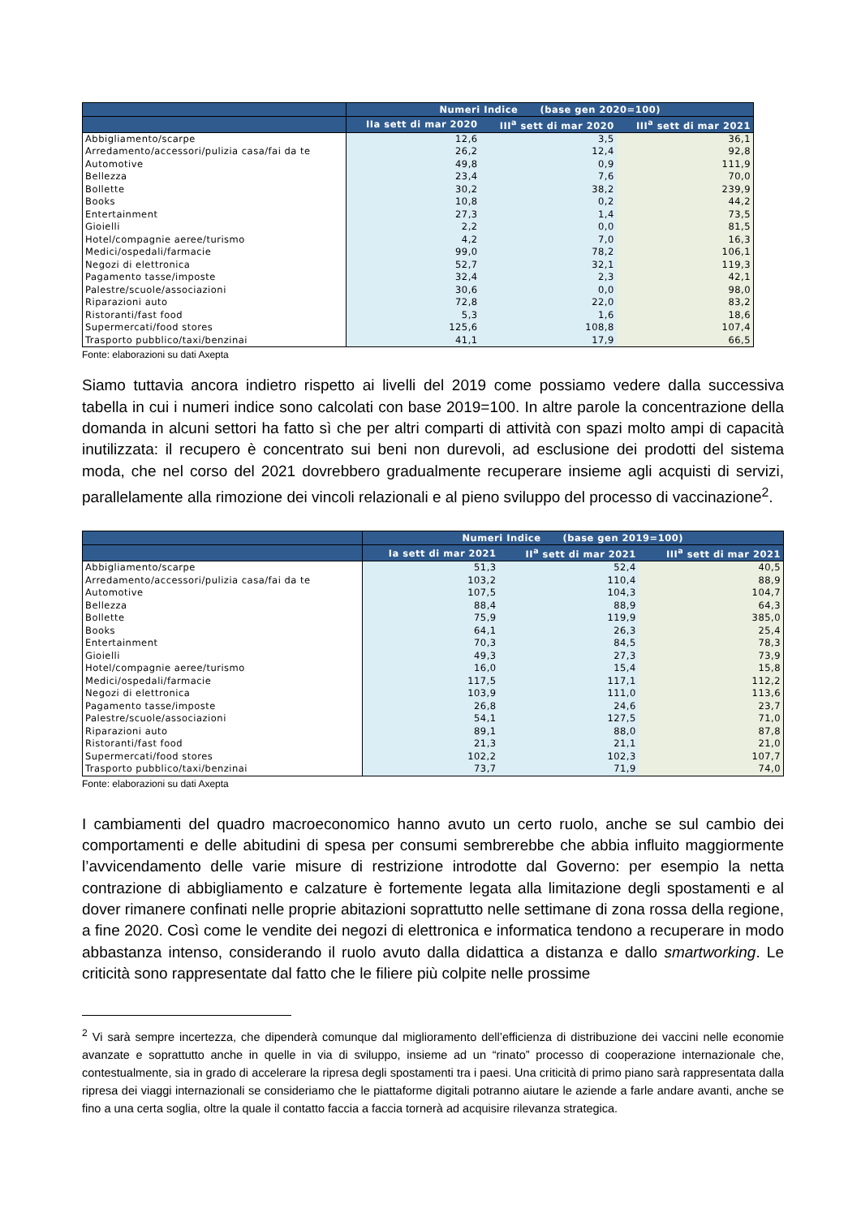| | Numeri Indice (base gen 2020=100) | | |
| --- | --- | --- | --- |
| | IIa sett di mar 2020 | III<sup>a</sup> sett di mar 2020 | III<sup>a</sup> sett di mar 2021 |
| Abbigliamento/scarpe | 12,6 | 3,5 | 36,1 |
| Arredamento/accessori/pulizia casa/fai da te | 26,2 | 12,4 | 92,8 |
| Automotive | 49,8 | 0,9 | 111,9 |
| Bellezza | 23,4 | 7,6 | 70,0 |
| Bollette | 30,2 | 38,2 | 239,9 |
| Books | 10,8 | 0,2 | 44,2 |
| Entertainment | 27,3 | 1,4 | 73,5 |
| Gioielli | 2,2 | 0,0 | 81,5 |
| Hotel/compagnie aeree/turismo | 4,2 | 7,0 | 16,3 |
| Medici/ospedali/farmacie | 99,0 | 78,2 | 106,1 |
| Negozi di elettronica | 52,7 | 32,1 | 119,3 |
| Pagamento tasse/imposte | 32,4 | 2,3 | 42,1 |
| Palestre/scuole/associazioni | 30,6 | 0,0 | 98,0 |
| Riparazioni auto | 72,8 | 22,0 | 83,2 |
| Ristoranti/fast food | 5,3 | 1,6 | 18,6 |
| Supermercati/food stores | 125,6 | 108,8 | 107,4 |
| Trasporto pubblico/taxi/benzinai | 41,1 | 17,9 | 66,5 |
Fonte: elaborazioni su dati Axepta
Siamo tuttavia ancora indietro rispetto ai livelli del 2019 come possiamo vedere dalla successiva tabella in cui i numeri indice sono calcolati con base 2019=100. In altre parole la concentrazione della domanda in alcuni settori ha fatto sì che per altri comparti di attività con spazi molto ampi di capacità inutilizzata: il recupero è concentrato sui beni non durevoli, ad esclusione dei prodotti del sistema moda, che nel corso del 2021 dovrebbero gradualmente recuperare insieme agli acquisti di servizi, parallelamente alla rimozione dei vincoli relazionali e al pieno sviluppo del processo di vaccinazione<sup>2</sup>.
| | Numeri Indice (base gen 2019=100) | | |
| --- | --- | --- | --- |
| | Ia sett di mar 2021 | II<sup>a</sup> sett di mar 2021 | III<sup>a</sup> sett di mar 2021 |
| Abbigliamento/scarpe | 51,3 | 52,4 | 40,5 |
| Arredamento/accessori/pulizia casa/fai da te | 103,2 | 110,4 | 88,9 |
| Automotive | 107,5 | 104,3 | 104,7 |
| Bellezza | 88,4 | 88,9 | 64,3 |
| Bollette | 75,9 | 119,9 | 385,0 |
| Books | 64,1 | 26,3 | 25,4 |
| Entertainment | 70,3 | 84,5 | 78,3 |
| Gioielli | 49,3 | 27,3 | 73,9 |
| Hotel/compagnie aeree/turismo | 16,0 | 15,4 | 15,8 |
| Medici/ospedali/farmacie | 117,5 | 117,1 | 112,2 |
| Negozi di elettronica | 103,9 | 111,0 | 113,6 |
| Pagamento tasse/imposte | 26,8 | 24,6 | 23,7 |
| Palestre/scuole/associazioni | 54,1 | 127,5 | 71,0 |
| Riparazioni auto | 89,1 | 88,0 | 87,8 |
| Ristoranti/fast food | 21,3 | 21,1 | 21,0 |
| Supermercati/food stores | 102,2 | 102,3 | 107,7 |
| Trasporto pubblico/taxi/benzinai | 73,7 | 71,9 | 74,0 |
Fonte: elaborazioni su dati Axepta
I cambiamenti del quadro macroeconomico hanno avuto un certo ruolo, anche se sul cambio dei comportamenti e delle abitudini di spesa per consumi sembrerebbe che abbia influito maggiormente l’avvicendamento delle varie misure di restrizione introdotte dal Governo: per esempio la netta contrazione di abbigliamento e calzature è fortemente legata alla limitazione degli spostamenti e al dover rimanere confinati nelle proprie abitazioni soprattutto nelle settimane di zona rossa della regione, a fine 2020. Così come le vendite dei negozi di elettronica e informatica tendono a recuperare in modo abbastanza intenso, considerando il ruolo avuto dalla didattica a distanza e dallo smartworking. Le criticità sono rappresentate dal fatto che le filiere più colpite nelle prossime
<sup>2</sup> Vi sarà sempre incertezza, che dipenderà comunque dal miglioramento dell’efficienza di distribuzione dei vaccini nelle economie avanzate e soprattutto anche in quelle in via di sviluppo, insieme ad un “rinato” processo di cooperazione internazionale che, contestualmente, sia in grado di accelerare la ripresa degli spostamenti tra i paesi. Una criticità di primo piano sarà rappresentata dalla ripresa dei viaggi internazionali se consideriamo che le piattaforme digitali potranno aiutare le aziende a farle andare avanti, anche se fino a una certa soglia, oltre la quale il contatto faccia a faccia tornerà ad acquisire rilevanza strategica.